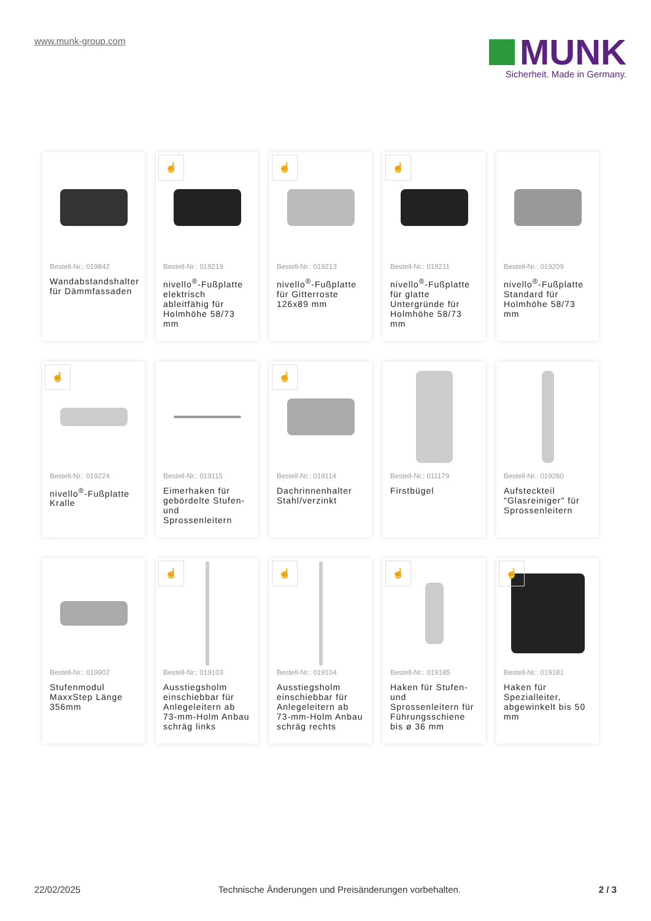www.munk-group.com
MUNK
Sicherheit. Made in Germany.
Bestell-Nr.: 019842
Wandabstandshalter für Dämmfassaden
☝
Bestell-Nr.: 019219
nivello<sup>®</sup>-Fußplatte elektrisch ableitfähig für Holmhöhe 58/73 mm
☝
Bestell-Nr.: 019213
nivello<sup>®</sup>-Fußplatte für Gitterroste 126x89 mm
☝
Bestell-Nr.: 019211
nivello<sup>®</sup>-Fußplatte für glatte Untergründe für Holmhöhe 58/73 mm
Bestell-Nr.: 019209
nivello<sup>®</sup>-Fußplatte Standard für Holmhöhe 58/73 mm
☝
Bestell-Nr.: 019224
nivello<sup>®</sup>-Fußplatte Kralle
Bestell-Nr.: 019115
Eimerhaken für gebördelte Stufen- und Sprossenleitern
☝
Bestell-Nr.: 019114
Dachrinnenhalter Stahl/verzinkt
Bestell-Nr.: 011179
Firstbügel
Bestell-Nr.: 019280
Aufsteckteil "Glasreiniger" für Sprossenleitern
Bestell-Nr.: 019902
Stufenmodul MaxxStep Länge 356mm
☝
Bestell-Nr.: 019103
Ausstiegsholm einschiebbar für Anlegeleitern ab 73-mm-Holm Anbau schräg links
☝
Bestell-Nr.: 019104
Ausstiegsholm einschiebbar für Anlegeleitern ab 73-mm-Holm Anbau schräg rechts
☝
Bestell-Nr.: 019185
Haken für Stufen- und Sprossenleitern für Führungsschiene bis ø 36 mm
☝
Bestell-Nr.: 019181
Haken für Spezialleiter, abgewinkelt bis 50 mm
22/02/2025 Technische Änderungen und Preisänderungen vorbehalten. 2 / 3